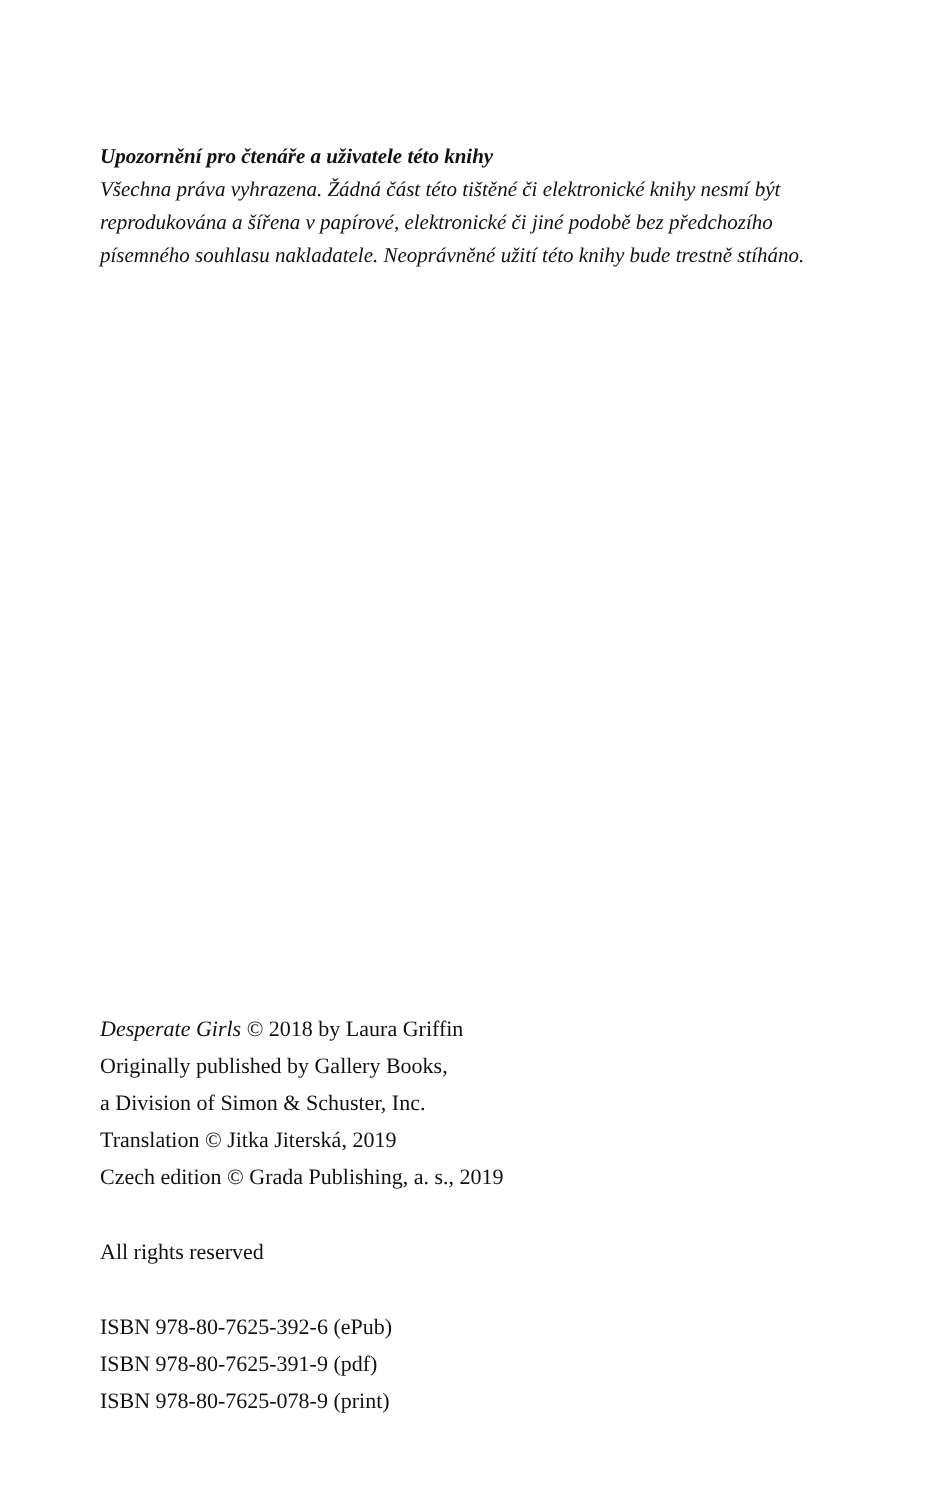Upozornění pro čtenáře a uživatele této knihy
Všechna práva vyhrazena. Žádná část této tištěné či elektronické knihy nesmí být reprodukována a šířena v papírové, elektronické či jiné podobě bez předchozího písemného souhlasu nakladatele. Neoprávněné užití této knihy bude trestně stíháno.
Desperate Girls © 2018 by Laura Griffin
Originally published by Gallery Books,
a Division of Simon & Schuster, Inc.
Translation © Jitka Jiterská, 2019
Czech edition © Grada Publishing, a. s., 2019
All rights reserved
ISBN 978-80-7625-392-6 (ePub)
ISBN 978-80-7625-391-9 (pdf)
ISBN 978-80-7625-078-9 (print)